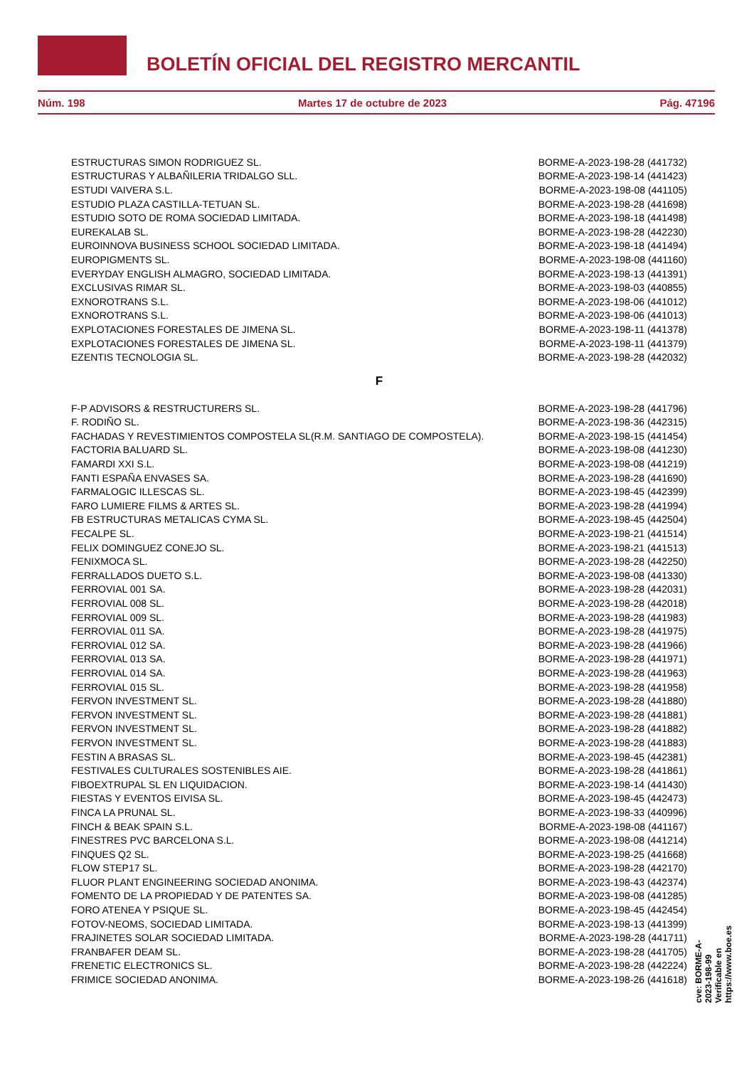BOLETÍN OFICIAL DEL REGISTRO MERCANTIL
Núm. 198 Martes 17 de octubre de 2023 Pág. 47196
| ESTRUCTURAS SIMON RODRIGUEZ SL. | BORME-A-2023-198-28 (441732) |
| ESTRUCTURAS Y ALBAÑILERIA TRIDALGO SLL. | BORME-A-2023-198-14 (441423) |
| ESTUDI VAIVERA S.L. | BORME-A-2023-198-08 (441105) |
| ESTUDIO PLAZA CASTILLA-TETUAN SL. | BORME-A-2023-198-28 (441698) |
| ESTUDIO SOTO DE ROMA SOCIEDAD LIMITADA. | BORME-A-2023-198-18 (441498) |
| EUREKALAB SL. | BORME-A-2023-198-28 (442230) |
| EUROINNOVA BUSINESS SCHOOL SOCIEDAD LIMITADA. | BORME-A-2023-198-18 (441494) |
| EUROPIGMENTS SL. | BORME-A-2023-198-08 (441160) |
| EVERYDAY ENGLISH ALMAGRO, SOCIEDAD LIMITADA. | BORME-A-2023-198-13 (441391) |
| EXCLUSIVAS RIMAR SL. | BORME-A-2023-198-03 (440855) |
| EXNOROTRANS S.L. | BORME-A-2023-198-06 (441012) |
| EXNOROTRANS S.L. | BORME-A-2023-198-06 (441013) |
| EXPLOTACIONES FORESTALES DE JIMENA SL. | BORME-A-2023-198-11 (441378) |
| EXPLOTACIONES FORESTALES DE JIMENA SL. | BORME-A-2023-198-11 (441379) |
| EZENTIS TECNOLOGIA SL. | BORME-A-2023-198-28 (442032) |
F
| F-P ADVISORS & RESTRUCTURERS SL. | BORME-A-2023-198-28 (441796) |
| F. RODIÑO SL. | BORME-A-2023-198-36 (442315) |
| FACHADAS Y REVESTIMIENTOS COMPOSTELA SL(R.M. SANTIAGO DE COMPOSTELA). | BORME-A-2023-198-15 (441454) |
| FACTORIA BALUARD SL. | BORME-A-2023-198-08 (441230) |
| FAMARDI XXI S.L. | BORME-A-2023-198-08 (441219) |
| FANTI ESPAÑA ENVASES SA. | BORME-A-2023-198-28 (441690) |
| FARMALOGIC ILLESCAS SL. | BORME-A-2023-198-45 (442399) |
| FARO LUMIERE FILMS & ARTES SL. | BORME-A-2023-198-28 (441994) |
| FB ESTRUCTURAS METALICAS CYMA SL. | BORME-A-2023-198-45 (442504) |
| FECALPE SL. | BORME-A-2023-198-21 (441514) |
| FELIX DOMINGUEZ CONEJO SL. | BORME-A-2023-198-21 (441513) |
| FENIXMOCA SL. | BORME-A-2023-198-28 (442250) |
| FERRALLADOS DUETO S.L. | BORME-A-2023-198-08 (441330) |
| FERROVIAL 001 SA. | BORME-A-2023-198-28 (442031) |
| FERROVIAL 008 SL. | BORME-A-2023-198-28 (442018) |
| FERROVIAL 009 SL. | BORME-A-2023-198-28 (441983) |
| FERROVIAL 011 SA. | BORME-A-2023-198-28 (441975) |
| FERROVIAL 012 SA. | BORME-A-2023-198-28 (441966) |
| FERROVIAL 013 SA. | BORME-A-2023-198-28 (441971) |
| FERROVIAL 014 SA. | BORME-A-2023-198-28 (441963) |
| FERROVIAL 015 SL. | BORME-A-2023-198-28 (441958) |
| FERVON INVESTMENT SL. | BORME-A-2023-198-28 (441880) |
| FERVON INVESTMENT SL. | BORME-A-2023-198-28 (441881) |
| FERVON INVESTMENT SL. | BORME-A-2023-198-28 (441882) |
| FERVON INVESTMENT SL. | BORME-A-2023-198-28 (441883) |
| FESTIN A BRASAS SL. | BORME-A-2023-198-45 (442381) |
| FESTIVALES CULTURALES SOSTENIBLES AIE. | BORME-A-2023-198-28 (441861) |
| FIBOEXTRUPAL SL EN LIQUIDACION. | BORME-A-2023-198-14 (441430) |
| FIESTAS Y EVENTOS EIVISA SL. | BORME-A-2023-198-45 (442473) |
| FINCA LA PRUNAL SL. | BORME-A-2023-198-33 (440996) |
| FINCH & BEAK SPAIN S.L. | BORME-A-2023-198-08 (441167) |
| FINESTRES PVC BARCELONA S.L. | BORME-A-2023-198-08 (441214) |
| FINQUES Q2 SL. | BORME-A-2023-198-25 (441668) |
| FLOW STEP17 SL. | BORME-A-2023-198-28 (442170) |
| FLUOR PLANT ENGINEERING SOCIEDAD ANONIMA. | BORME-A-2023-198-43 (442374) |
| FOMENTO DE LA PROPIEDAD Y DE PATENTES SA. | BORME-A-2023-198-08 (441285) |
| FORO ATENEA Y PSIQUE SL. | BORME-A-2023-198-45 (442454) |
| FOTOV-NEOMS, SOCIEDAD LIMITADA. | BORME-A-2023-198-13 (441399) |
| FRAJINETES SOLAR SOCIEDAD LIMITADA. | BORME-A-2023-198-28 (441711) |
| FRANBAFER DEAM SL. | BORME-A-2023-198-28 (441705) |
| FRENETIC ELECTRONICS SL. | BORME-A-2023-198-28 (442224) |
| FRIMICE SOCIEDAD ANONIMA. | BORME-A-2023-198-26 (441618) |
cve: BORME-A-2023-198-99
Verificable en https://www.boe.es